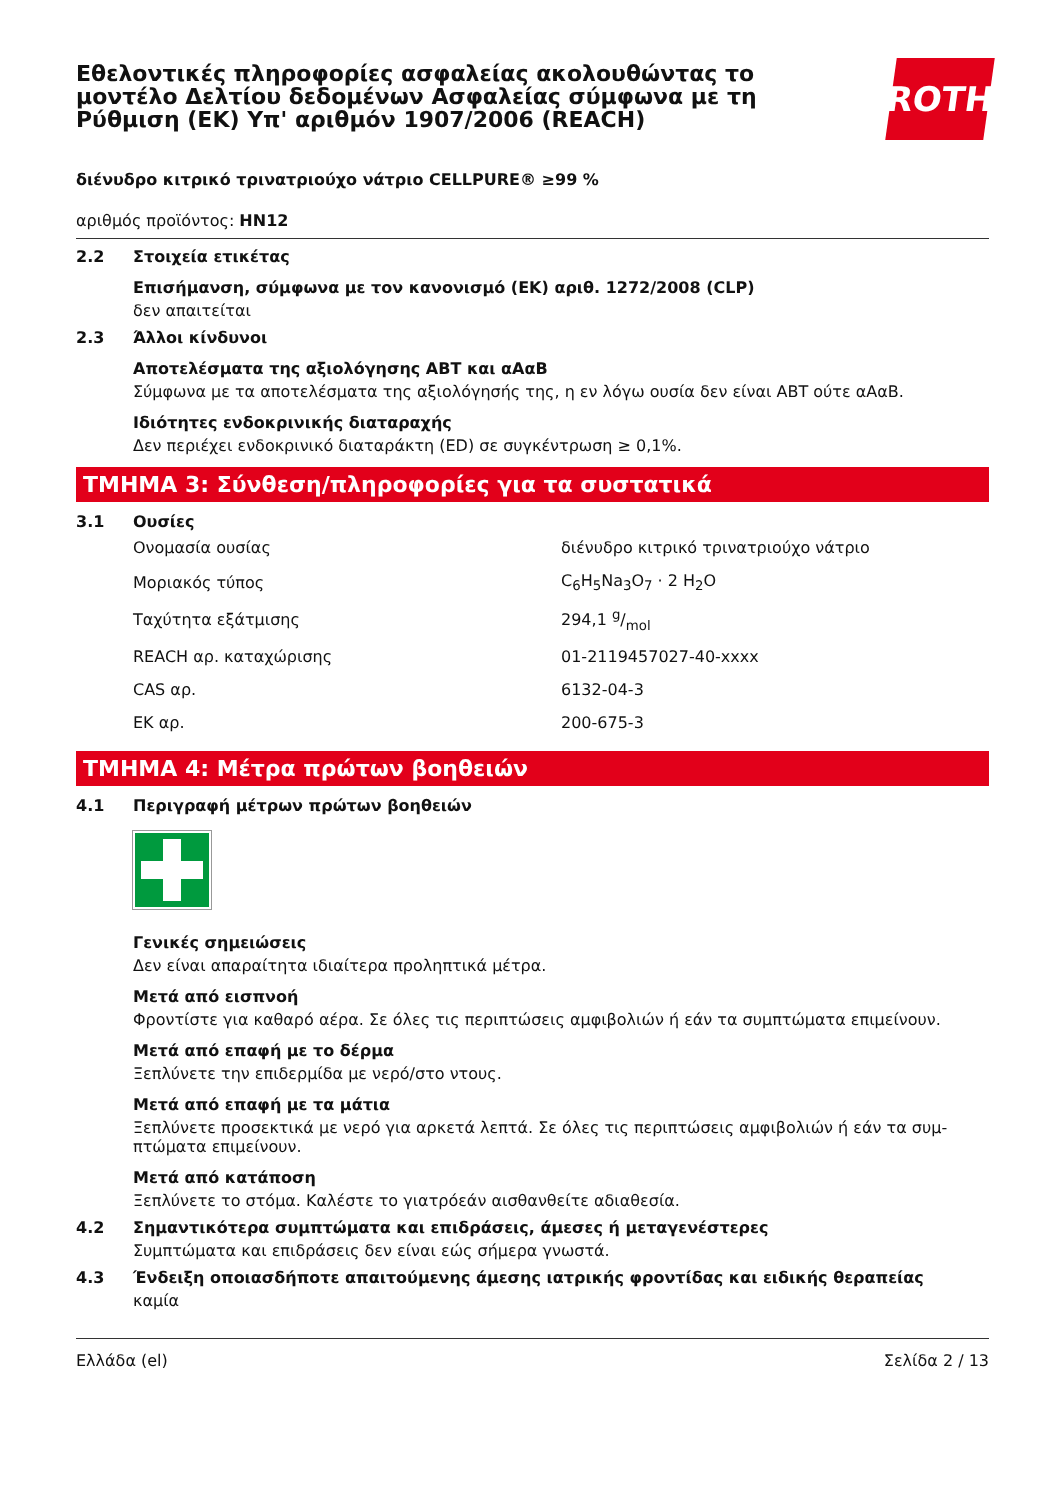Εθελοντικές πληροφορίες ασφαλείας ακολουθώντας το μοντέλο Δελτίου δεδομένων Ασφαλείας σύμφωνα με τη Ρύθμιση (ΕΚ) Υπ' αριθμόν 1907/2006 (REACH)
ROTH
διένυδρο κιτρικό τρινατριούχο νάτριο CELLPURE® ≥99 %
αριθμός προϊόντος: HN12
2.2 Στοιχεία ετικέτας
Επισήμανση, σύμφωνα με τον κανονισμό (ΕΚ) αριθ. 1272/2008 (CLP)
δεν απαιτείται
2.3 Άλλοι κίνδυνοι
Αποτελέσματα της αξιολόγησης ΑΒΤ και αΑαΒ
Σύμφωνα με τα αποτελέσματα της αξιολόγησής της, η εν λόγω ουσία δεν είναι ΑΒΤ ούτε αΑαΒ.
Ιδιότητες ενδοκρινικής διαταραχής
Δεν περιέχει ενδοκρινικό διαταράκτη (ED) σε συγκέντρωση ≥ 0,1%.
ΤΜΗΜΑ 3: Σύνθεση/πληροφορίες για τα συστατικά
3.1 Ουσίες
| Ονομασία ουσίας | διένυδρο κιτρικό τρινατριούχο νάτριο |
| Μοριακός τύπος | C<sub>6</sub>H<sub>5</sub>Na<sub>3</sub>O<sub>7</sub> · 2 H<sub>2</sub>O |
| Ταχύτητα εξάτμισης | 294,1 g/mol |
| REACH αρ. καταχώρισης | 01-2119457027-40-xxxx |
| CAS αρ. | 6132-04-3 |
| ΕΚ αρ. | 200-675-3 |
ΤΜΗΜΑ 4: Μέτρα πρώτων βοηθειών
4.1 Περιγραφή μέτρων πρώτων βοηθειών
Γενικές σημειώσεις
Δεν είναι απαραίτητα ιδιαίτερα προληπτικά μέτρα.
Μετά από εισπνοή
Φροντίστε για καθαρό αέρα. Σε όλες τις περιπτώσεις αμφιβολιών ή εάν τα συμπτώματα επιμείνουν.
Μετά από επαφή με το δέρμα
Ξεπλύνετε την επιδερμίδα με νερό/στο ντους.
Μετά από επαφή με τα μάτια
Ξεπλύνετε προσεκτικά με νερό για αρκετά λεπτά. Σε όλες τις περιπτώσεις αμφιβολιών ή εάν τα συμ-πτώματα επιμείνουν.
Μετά από κατάποση
Ξεπλύνετε το στόμα. Καλέστε το γιατρόεάν αισθανθείτε αδιαθεσία.
4.2 Σημαντικότερα συμπτώματα και επιδράσεις, άμεσες ή μεταγενέστερες
Συμπτώματα και επιδράσεις δεν είναι εώς σήμερα γνωστά.
4.3 Ένδειξη οποιασδήποτε απαιτούμενης άμεσης ιατρικής φροντίδας και ειδικής θεραπείας
καμία
Ελλάδα (el) Σελίδα 2 / 13